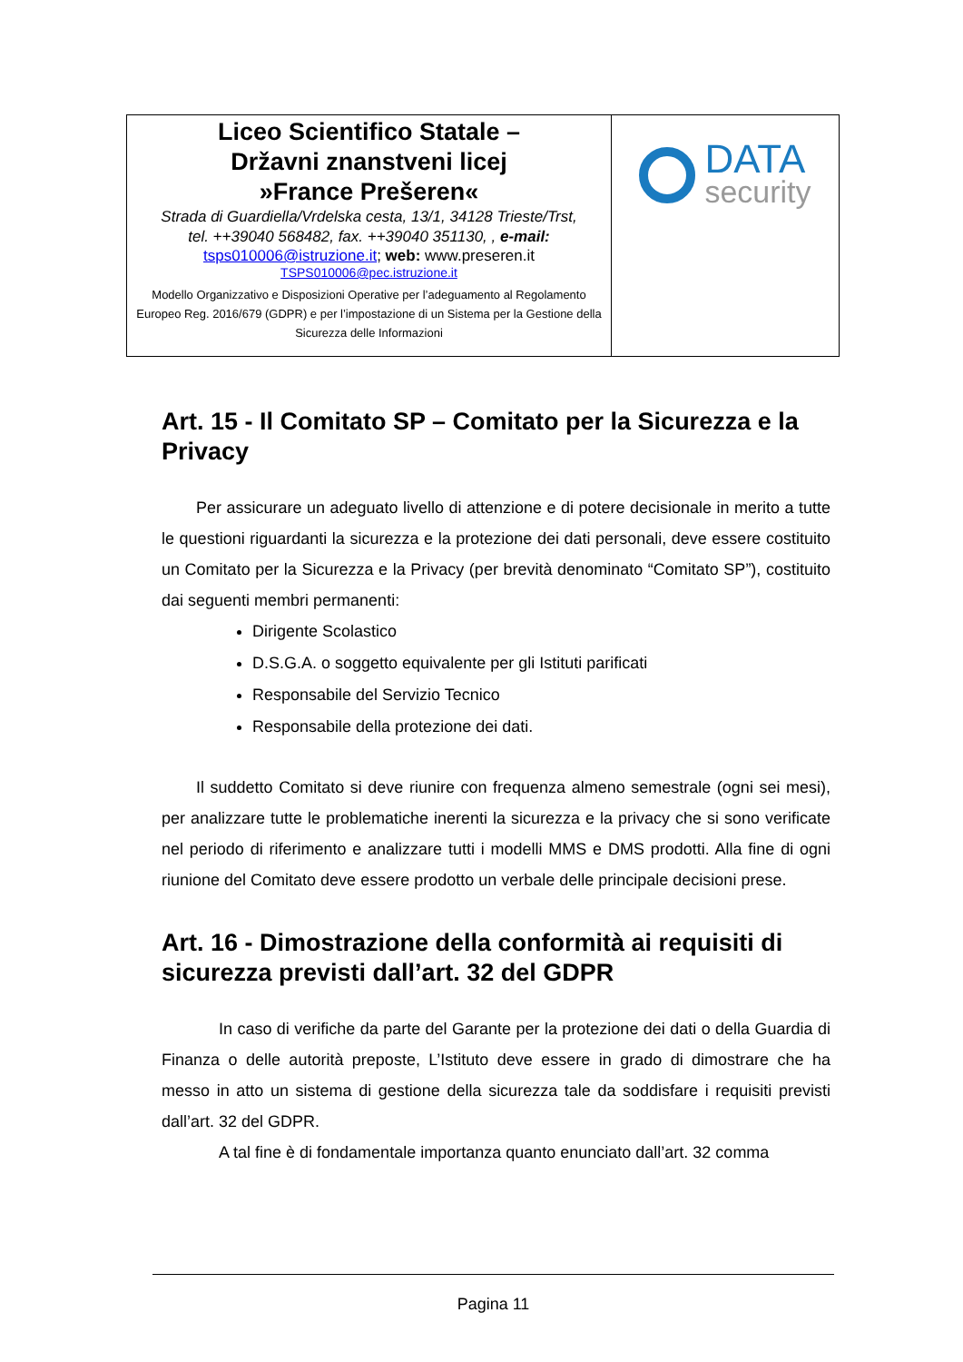| Liceo Scientifico Statale – Državni znanstveni licej »France Prešeren« Strada di Guardiella/Vrdelska cesta, 13/1, 34128 Trieste/Trst, tel. ++39040 568482, fax. ++39040 351130, , e-mail: tsps010006@istruzione.it ; web: www.preseren.it TSPS010006@pec.istruzione.it Modello Organizzativo e Disposizioni Operative per l’adeguamento al Regolamento Europeo Reg. 2016/679 (GDPR) e per l’impostazione di un Sistema per la Gestione della Sicurezza delle Informazioni | DATA security |
Art. 15 - Il Comitato SP – Comitato per la Sicurezza e la Privacy
Per assicurare un adeguato livello di attenzione e di potere decisionale in merito a tutte le questioni riguardanti la sicurezza e la protezione dei dati personali, deve essere costituito un Comitato per la Sicurezza e la Privacy (per brevità denominato “Comitato SP”), costituito dai seguenti membri permanenti:
Dirigente Scolastico
D.S.G.A. o soggetto equivalente per gli Istituti parificati
Responsabile del Servizio Tecnico
Responsabile della protezione dei dati.
Il suddetto Comitato si deve riunire con frequenza almeno semestrale (ogni sei mesi), per analizzare tutte le problematiche inerenti la sicurezza e la privacy che si sono verificate nel periodo di riferimento e analizzare tutti i modelli MMS e DMS prodotti. Alla fine di ogni riunione del Comitato deve essere prodotto un verbale delle principale decisioni prese.
Art. 16 - Dimostrazione della conformità ai requisiti di sicurezza previsti dall’art. 32 del GDPR
In caso di verifiche da parte del Garante per la protezione dei dati o della Guardia di Finanza o delle autorità preposte, L’Istituto deve essere in grado di dimostrare che ha messo in atto un sistema di gestione della sicurezza tale da soddisfare i requisiti previsti dall’art. 32 del GDPR.
A tal fine è di fondamentale importanza quanto enunciato dall’art. 32 comma
Pagina 11